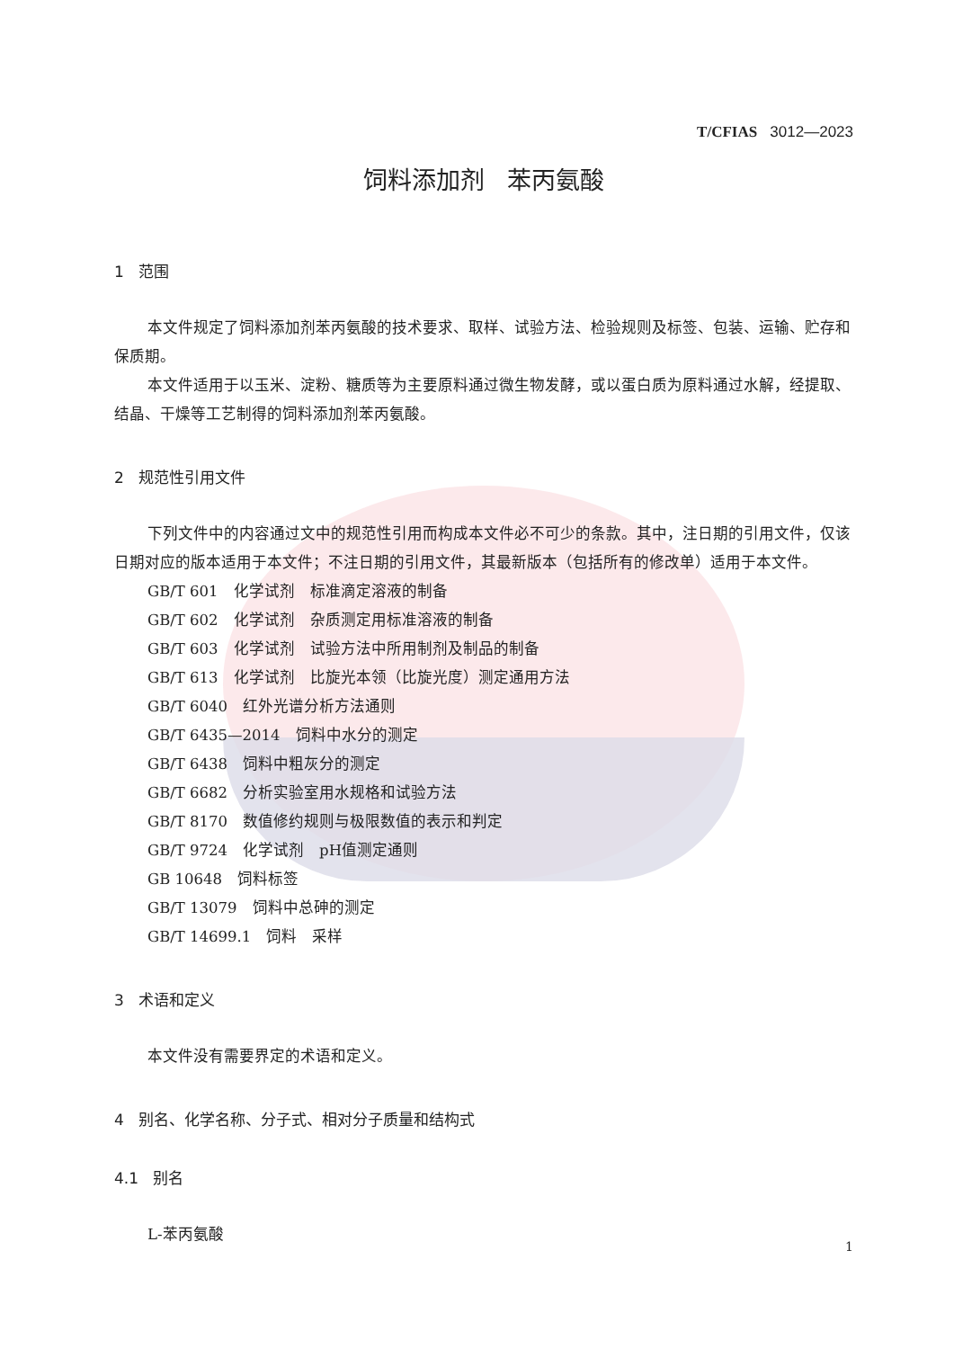T/CFIAS 3012—2023
饲料添加剂 苯丙氨酸
1 范围
本文件规定了饲料添加剂苯丙氨酸的技术要求、取样、试验方法、检验规则及标签、包装、运输、贮存和保质期。
本文件适用于以玉米、淀粉、糖质等为主要原料通过微生物发酵，或以蛋白质为原料通过水解，经提取、结晶、干燥等工艺制得的饲料添加剂苯丙氨酸。
2 规范性引用文件
下列文件中的内容通过文中的规范性引用而构成本文件必不可少的条款。其中，注日期的引用文件，仅该日期对应的版本适用于本文件；不注日期的引用文件，其最新版本（包括所有的修改单）适用于本文件。
GB/T 601　化学试剂　标准滴定溶液的制备
GB/T 602　化学试剂　杂质测定用标准溶液的制备
GB/T 603　化学试剂　试验方法中所用制剂及制品的制备
GB/T 613　化学试剂　比旋光本领（比旋光度）测定通用方法
GB/T 6040　红外光谱分析方法通则
GB/T 6435—2014　饲料中水分的测定
GB/T 6438　饲料中粗灰分的测定
GB/T 6682　分析实验室用水规格和试验方法
GB/T 8170　数值修约规则与极限数值的表示和判定
GB/T 9724　化学试剂　pH值测定通则
GB 10648　饲料标签
GB/T 13079　饲料中总砷的测定
GB/T 14699.1　饲料　采样
3 术语和定义
本文件没有需要界定的术语和定义。
4 别名、化学名称、分子式、相对分子质量和结构式
4.1 别名
L-苯丙氨酸
1